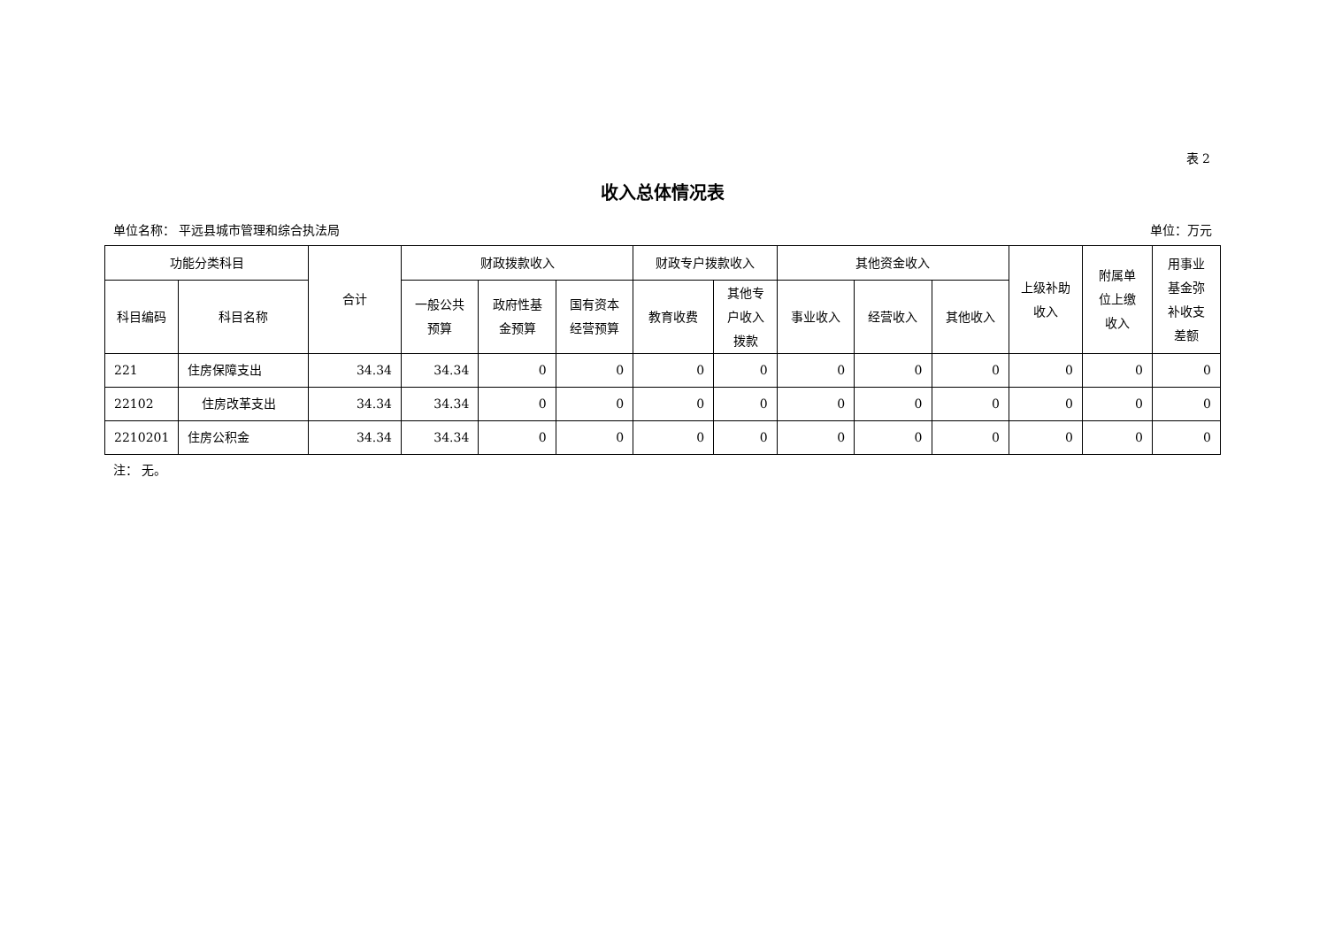表 2
收入总体情况表
单位名称： 平远县城市管理和综合执法局 单位：万元
| 功能分类科目 | | 合计 | 财政拨款收入 | | | 财政专户拨款收入 | | 其他资金收入 | | | 上级补助 收入 | 附属单 位上缴 收入 | 用事业 基金弥 补收支 差额 |
| --- | --- | --- | --- | --- | --- | --- | --- | --- | --- | --- | --- | --- | --- |
| 科目编码 | 科目名称 | | 一般公共 预算 | 政府性基 金预算 | 国有资本 经营预算 | 教育收费 | 其他专 户收入 拨款 | 事业收入 | 经营收入 | 其他收入 | | | |
| 221 | 住房保障支出 | 34.34 | 34.34 | 0 | 0 | 0 | 0 | 0 | 0 | 0 | 0 | 0 | 0 |
| 22102 | 住房改革支出 | 34.34 | 34.34 | 0 | 0 | 0 | 0 | 0 | 0 | 0 | 0 | 0 | 0 |
| 2210201 | 住房公积金 | 34.34 | 34.34 | 0 | 0 | 0 | 0 | 0 | 0 | 0 | 0 | 0 | 0 |
注： 无。